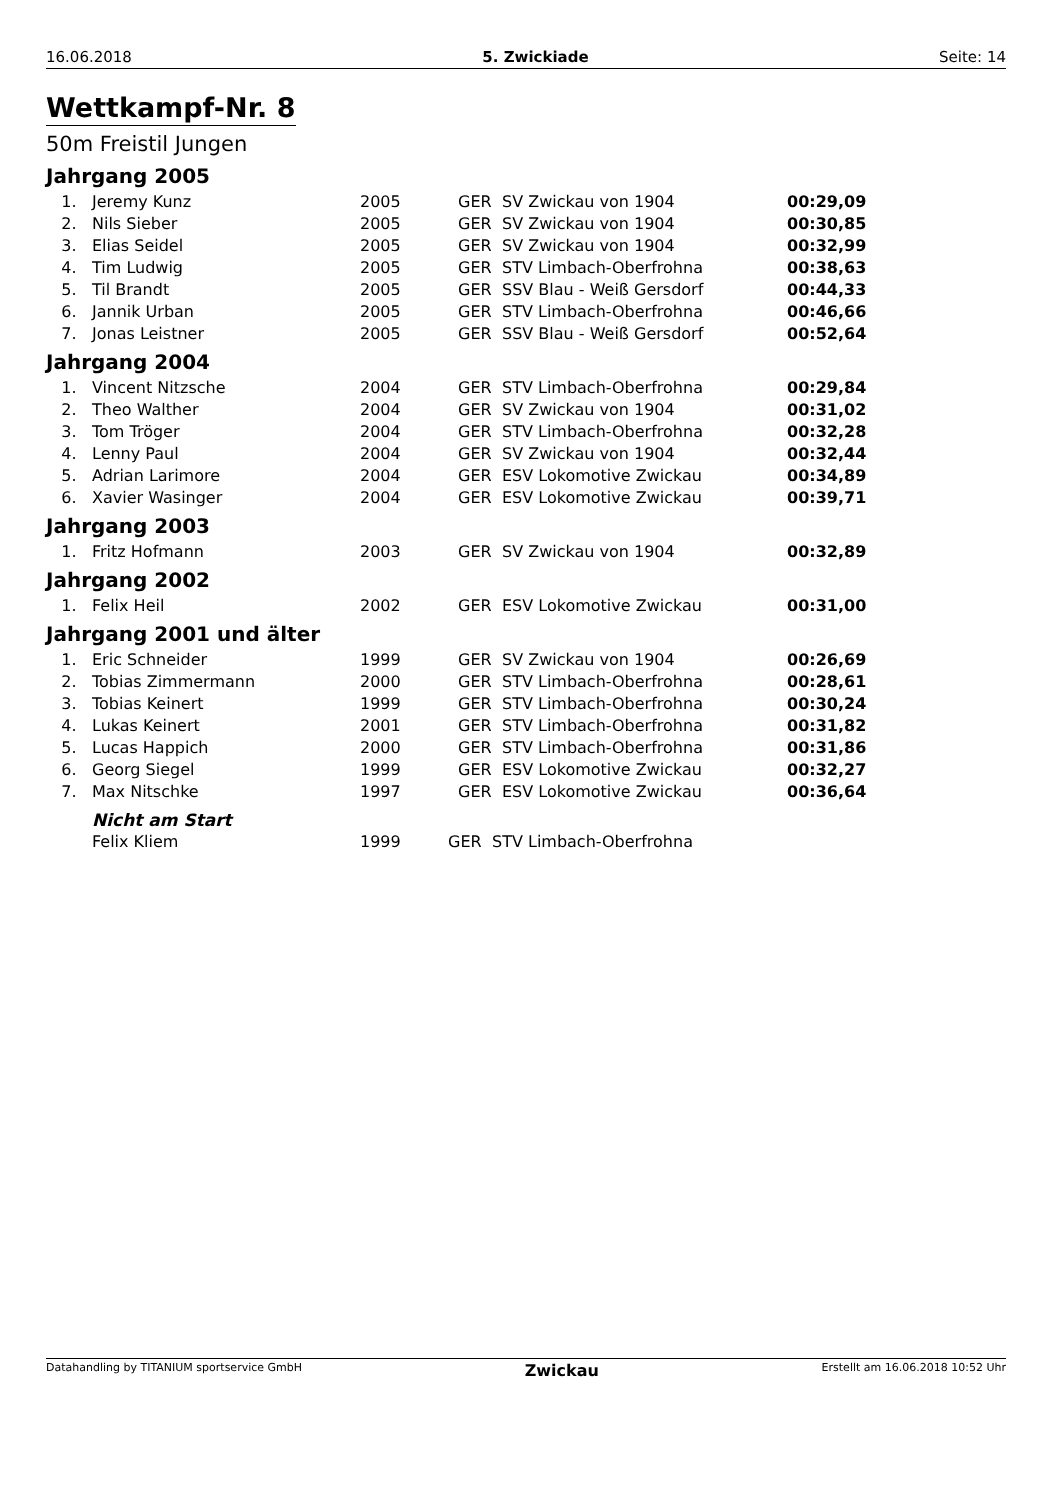16.06.2018 5. Zwickiade Seite: 14
Wettkampf-Nr. 8
50m Freistil Jungen
Jahrgang 2005
| 1. | Jeremy Kunz | 2005 | GER | SV Zwickau von 1904 | 00:29,09 |
| 2. | Nils Sieber | 2005 | GER | SV Zwickau von 1904 | 00:30,85 |
| 3. | Elias Seidel | 2005 | GER | SV Zwickau von 1904 | 00:32,99 |
| 4. | Tim Ludwig | 2005 | GER | STV Limbach-Oberfrohna | 00:38,63 |
| 5. | Til Brandt | 2005 | GER | SSV Blau - Weiß Gersdorf | 00:44,33 |
| 6. | Jannik Urban | 2005 | GER | STV Limbach-Oberfrohna | 00:46,66 |
| 7. | Jonas Leistner | 2005 | GER | SSV Blau - Weiß Gersdorf | 00:52,64 |
Jahrgang 2004
| 1. | Vincent Nitzsche | 2004 | GER | STV Limbach-Oberfrohna | 00:29,84 |
| 2. | Theo Walther | 2004 | GER | SV Zwickau von 1904 | 00:31,02 |
| 3. | Tom Tröger | 2004 | GER | STV Limbach-Oberfrohna | 00:32,28 |
| 4. | Lenny Paul | 2004 | GER | SV Zwickau von 1904 | 00:32,44 |
| 5. | Adrian Larimore | 2004 | GER | ESV Lokomotive Zwickau | 00:34,89 |
| 6. | Xavier Wasinger | 2004 | GER | ESV Lokomotive Zwickau | 00:39,71 |
Jahrgang 2003
| 1. | Fritz Hofmann | 2003 | GER | SV Zwickau von 1904 | 00:32,89 |
Jahrgang 2002
| 1. | Felix Heil | 2002 | GER | ESV Lokomotive Zwickau | 00:31,00 |
Jahrgang 2001 und älter
| 1. | Eric Schneider | 1999 | GER | SV Zwickau von 1904 | 00:26,69 |
| 2. | Tobias Zimmermann | 2000 | GER | STV Limbach-Oberfrohna | 00:28,61 |
| 3. | Tobias Keinert | 1999 | GER | STV Limbach-Oberfrohna | 00:30,24 |
| 4. | Lukas Keinert | 2001 | GER | STV Limbach-Oberfrohna | 00:31,82 |
| 5. | Lucas Happich | 2000 | GER | STV Limbach-Oberfrohna | 00:31,86 |
| 6. | Georg Siegel | 1999 | GER | ESV Lokomotive Zwickau | 00:32,27 |
| 7. | Max Nitschke | 1997 | GER | ESV Lokomotive Zwickau | 00:36,64 |
Nicht am Start
| | Felix Kliem | 1999 | GER | STV Limbach-Oberfrohna | |
Datahandling by TITANIUM sportservice GmbH Zwickau Erstellt am 16.06.2018 10:52 Uhr